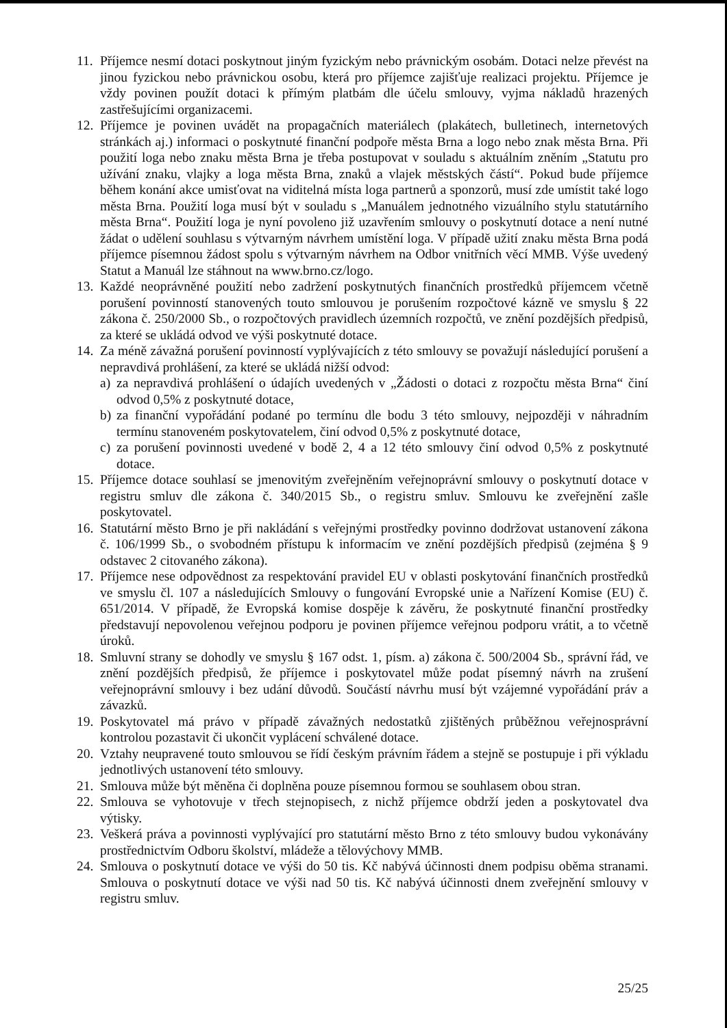11.
Příjemce nesmí dotaci poskytnout jiným fyzickým nebo právnickým osobám. Dotaci nelze převést na jinou fyzickou nebo právnickou osobu, která pro příjemce zajišťuje realizaci projektu. Příjemce je vždy povinen použít dotaci k přímým platbám dle účelu smlouvy, vyjma nákladů hrazených zastřešujícími organizacemi.
12.
Příjemce je povinen uvádět na propagačních materiálech (plakátech, bulletinech, internetových stránkách aj.) informaci o poskytnuté finanční podpoře města Brna a logo nebo znak města Brna. Při použití loga nebo znaku města Brna je třeba postupovat v souladu s aktuálním zněním „Statutu pro užívání znaku, vlajky a loga města Brna, znaků a vlajek městských částí“. Pokud bude příjemce během konání akce umisťovat na viditelná místa loga partnerů a sponzorů, musí zde umístit také logo města Brna. Použití loga musí být v souladu s „Manuálem jednotného vizuálního stylu statutárního města Brna“. Použití loga je nyní povoleno již uzavřením smlouvy o poskytnutí dotace a není nutné žádat o udělení souhlasu s výtvarným návrhem umístění loga. V případě užití znaku města Brna podá příjemce písemnou žádost spolu s výtvarným návrhem na Odbor vnitřních věcí MMB. Výše uvedený Statut a Manuál lze stáhnout na www.brno.cz/logo.
13.
Každé neoprávněné použití nebo zadržení poskytnutých finančních prostředků příjemcem včetně porušení povinností stanovených touto smlouvou je porušením rozpočtové kázně ve smyslu § 22 zákona č. 250/2000 Sb., o rozpočtových pravidlech územních rozpočtů, ve znění pozdějších předpisů, za které se ukládá odvod ve výši poskytnuté dotace.
14.
Za méně závažná porušení povinností vyplývajících z této smlouvy se považují následující porušení a nepravdivá prohlášení, za které se ukládá nižší odvod:
a) za nepravdivá prohlášení o údajích uvedených v „Žádosti o dotaci z rozpočtu města Brna“ činí odvod 0,5% z poskytnuté dotace,
b) za finanční vypořádání podané po termínu dle bodu 3 této smlouvy, nejpozději v náhradním termínu stanoveném poskytovatelem, činí odvod 0,5% z poskytnuté dotace,
c) za porušení povinnosti uvedené v bodě 2, 4 a 12 této smlouvy činí odvod 0,5% z poskytnuté dotace.
15.
Příjemce dotace souhlasí se jmenovitým zveřejněním veřejnoprávní smlouvy o poskytnutí dotace v registru smluv dle zákona č. 340/2015 Sb., o registru smluv. Smlouvu ke zveřejnění zašle poskytovatel.
16.
Statutární město Brno je při nakládání s veřejnými prostředky povinno dodržovat ustanovení zákona č. 106/1999 Sb., o svobodném přístupu k informacím ve znění pozdějších předpisů (zejména § 9 odstavec 2 citovaného zákona).
17.
Příjemce nese odpovědnost za respektování pravidel EU v oblasti poskytování finančních prostředků ve smyslu čl. 107 a následujících Smlouvy o fungování Evropské unie a Nařízení Komise (EU) č. 651/2014. V případě, že Evropská komise dospěje k závěru, že poskytnuté finanční prostředky představují nepovolenou veřejnou podporu je povinen příjemce veřejnou podporu vrátit, a to včetně úroků.
18.
Smluvní strany se dohodly ve smyslu § 167 odst. 1, písm. a) zákona č. 500/2004 Sb., správní řád, ve znění pozdějších předpisů, že příjemce i poskytovatel může podat písemný návrh na zrušení veřejnoprávní smlouvy i bez udání důvodů. Součástí návrhu musí být vzájemné vypořádání práv a závazků.
19.
Poskytovatel má právo v případě závažných nedostatků zjištěných průběžnou veřejnosprávní kontrolou pozastavit či ukončit vyplácení schválené dotace.
20.
Vztahy neupravené touto smlouvou se řídí českým právním řádem a stejně se postupuje i při výkladu jednotlivých ustanovení této smlouvy.
21.
Smlouva může být měněna či doplněna pouze písemnou formou se souhlasem obou stran.
22.
Smlouva se vyhotovuje v třech stejnopisech, z nichž příjemce obdrží jeden a poskytovatel dva výtisky.
23.
Veškerá práva a povinnosti vyplývající pro statutární město Brno z této smlouvy budou vykonávány prostřednictvím Odboru školství, mládeže a tělovýchovy MMB.
24.
Smlouva o poskytnutí dotace ve výši do 50 tis. Kč nabývá účinnosti dnem podpisu oběma stranami. Smlouva o poskytnutí dotace ve výši nad 50 tis. Kč nabývá účinnosti dnem zveřejnění smlouvy v registru smluv.
25/25